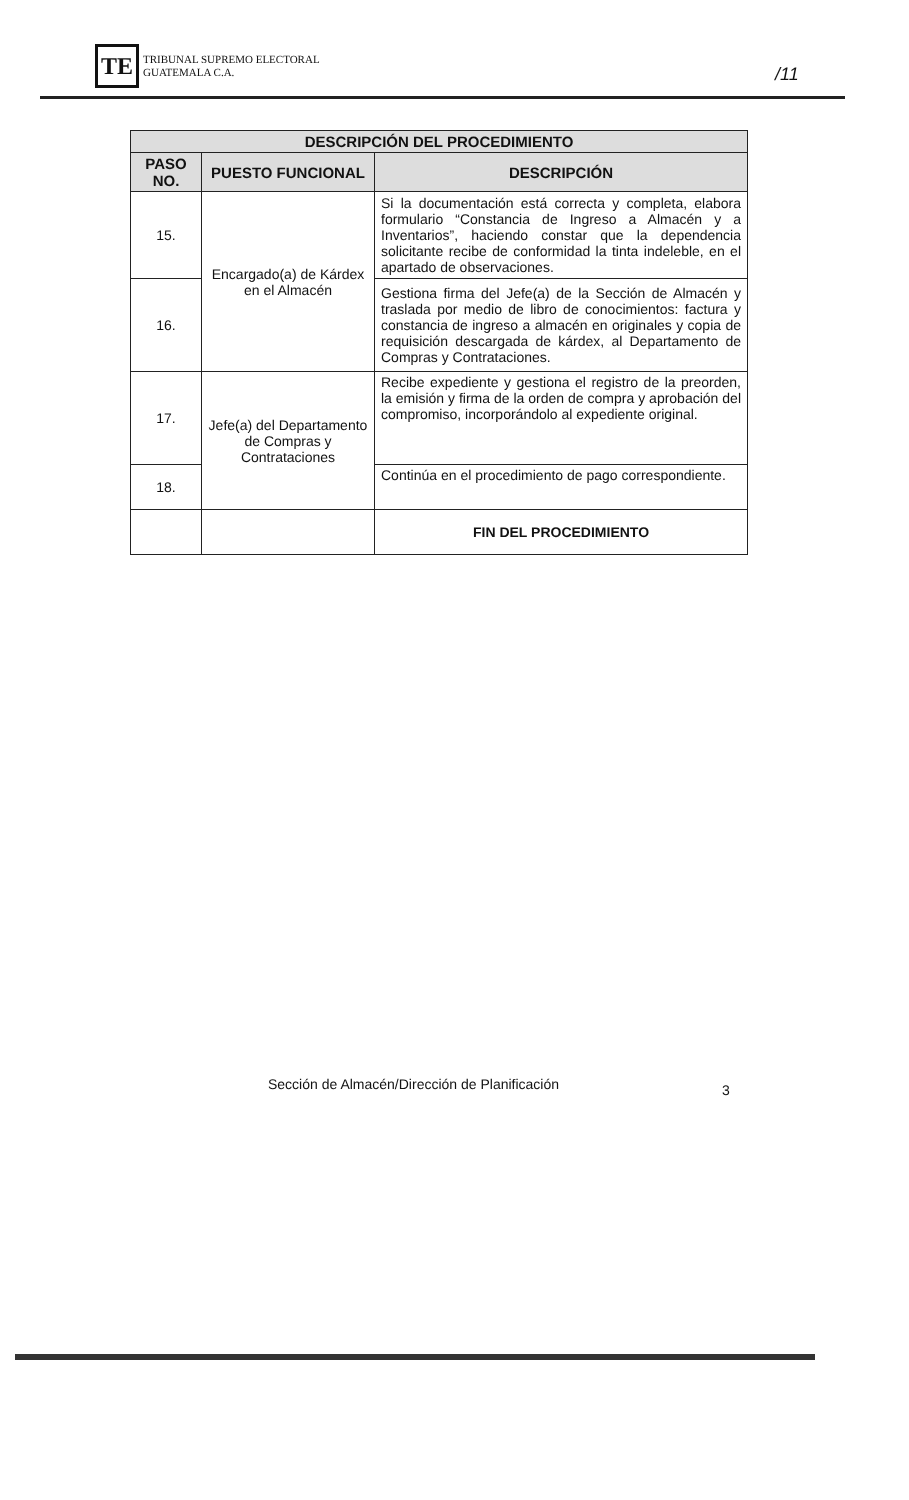TE
TRIBUNAL SUPREMO ELECTORAL
GUATEMALA C.A.
/11
| DESCRIPCIÓN DEL PROCEDIMIENTO | | |
| --- | --- | --- |
| PASO NO. | PUESTO FUNCIONAL | DESCRIPCIÓN |
| 15. | Encargado(a) de Kárdex en el Almacén | Si la documentación está correcta y completa, elabora formulario “Constancia de Ingreso a Almacén y a Inventarios”, haciendo constar que la dependencia solicitante recibe de conformidad la tinta indeleble, en el apartado de observaciones. |
| 16. | | Gestiona firma del Jefe(a) de la Sección de Almacén y traslada por medio de libro de conocimientos: factura y constancia de ingreso a almacén en originales y copia de requisición descargada de kárdex, al Departamento de Compras y Contrataciones. |
| 17. | Jefe(a) del Departamento de Compras y Contrataciones | Recibe expediente y gestiona el registro de la preorden, la emisión y firma de la orden de compra y aprobación del compromiso, incorporándolo al expediente original. |
| 18. | | Continúa en el procedimiento de pago correspondiente. |
| | | FIN DEL PROCEDIMIENTO |
Sección de Almacén/Dirección de Planificación
3